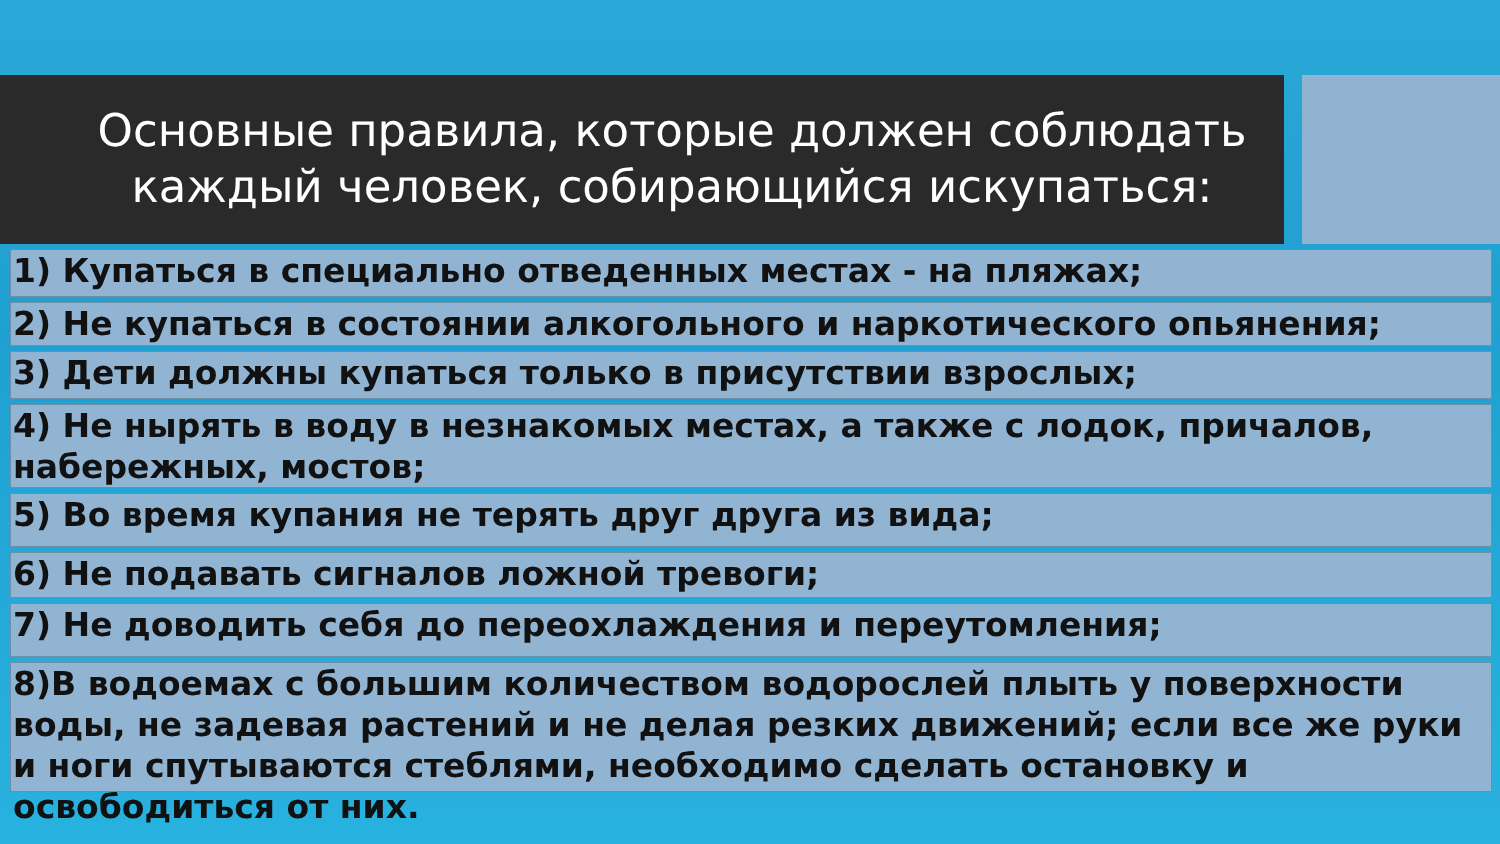Основные правила, которые должен соблюдать каждый человек, собирающийся искупаться:
1) Купаться в специально отведенных местах - на пляжах;
2) Не купаться в состоянии алкогольного и наркотического опьянения;
3) Дети должны купаться только в присутствии взрослых;
4) Не нырять в воду в незнакомых местах, а также с лодок, причалов, набережных, мостов;
5) Во время купания не терять друг друга из вида;
6) Не подавать сигналов ложной тревоги;
7) Не доводить себя до переохлаждения и переутомления;
8)В водоемах с большим количеством водорослей плыть у поверхности воды, не задевая растений и не делая резких движений; если все же руки и ноги спутываются стеблями, необходимо сделать остановку и освободиться от них.